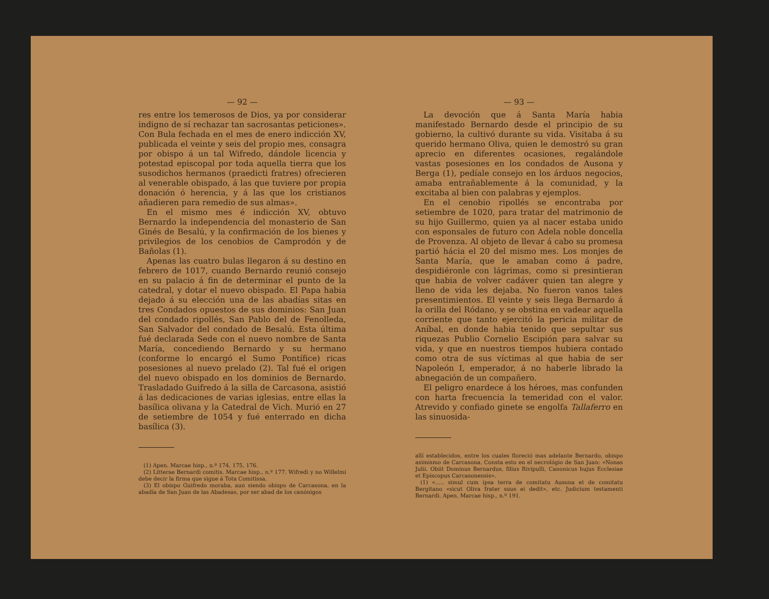— 92 —
res entre los temerosos de Dios, ya por considerar indigno de sí rechazar tan sacrosantas peticiones». Con Bula fechada en el mes de enero indicción XV, publicada el veinte y seis del propio mes, consagra por obispo á un tal Wifredo, dándole licencia y potestad episcopal por toda aquella tierra que los susodichos hermanos (praedicti fratres) ofrecieren al venerable obispado, á las que tuviere por propia donación ó herencia, y á las que los cristianos añadieren para remedio de sus almas».
En el mismo mes é indicción XV, obtuvo Bernardo la independencia del monasterio de San Ginés de Besalú, y la confirmación de los bienes y privilegios de los cenobios de Camprodón y de Bañolas (1).
Apenas las cuatro bulas llegaron á su destino en febrero de 1017, cuando Bernardo reunió consejo en su palacio á fin de determinar el punto de la catedral, y dotar el nuevo obispado. El Papa habia dejado á su elección una de las abadías sitas en tres Condados opuestos de sus dominios: San Juan del condado ripollés, San Pablo del de Fenolleda, San Salvador del condado de Besalú. Esta última fué declarada Sede con el nuevo nombre de Santa María, concediendo Bernardo y su hermano (conforme lo encargó el Sumo Pontífice) ricas posesiones al nuevo prelado (2). Tal fué el origen del nuevo obispado en los dominios de Bernardo. Trasladado Guifredo á la silla de Carcasona, asistió á las dedicaciones de varias iglesias, entre ellas la basílica olivana y la Catedral de Vich. Murió en 27 de setiembre de 1054 y fué enterrado en dicha basílica (3).
(1) Apen. Marcae hisp., n.º 174, 175, 176.
(2) Litterae Bernardi comitis. Marcae hisp., n.º 177. Wifredi y no Willelmi debe decir la firma que sigue á Tota Comitissa.
(3) El obispo Guifredo moraba, aun siendo obispo de Carcasona, en la abadía de San Juan de las Abadesas, por ser abad de los canónigos
— 93 —
La devoción que á Santa María habia manifestado Bernardo desde el principio de su gobierno, la cultivó durante su vida. Visitaba á su querido hermano Oliva, quien le demostró su gran aprecio en diferentes ocasiones, regalándole vastas posesiones en los condados de Ausona y Berga (1), pedíale consejo en los árduos negocios, amaba entrañablemente á la comunidad, y la excitaba al bien con palabras y ejemplos.
En el cenobio ripollés se encontraba por setiembre de 1020, para tratar del matrimonio de su hijo Guillermo, quien ya al nacer estaba unido con esponsales de futuro con Adela noble doncella de Provenza. Al objeto de llevar á cabo su promesa partió hácia el 20 del mismo mes. Los monjes de Santa María, que le amaban como á padre, despidiéronle con lágrimas, como si presintieran que habia de volver cadáver quien tan alegre y lleno de vida les dejaba. No fueron vanos tales presentimientos. El veinte y seis llega Bernardo á la orilla del Ródano, y se obstina en vadear aquella corriente que tanto ejercitó la pericia militar de Aníbal, en donde habia tenido que sepultar sus riquezas Publio Cornelio Escipión para salvar su vida, y que en nuestros tiempos hubiera contado como otra de sus víctimas al que habia de ser Napoleón I, emperador, á no haberle librado la abnegación de un compañero.
El peligro enardece á los héroes, mas confunden con harta frecuencia la temeridad con el valor. Atrevido y confiado ginete se engolfa Tallaferro en las sinuosida-
allí establecidos, entre los cuales floreció mas adelante Bernardo, obispo asimismo de Carcasona. Consta esto en el necrológio de San Juan: «Nonas Julii. Obiit Dominus Bernardus, filius Rivipulli, Canonicus hujus Ecclesiae et Episcopus Carcasonensis».
(1) «..... simul cum ipsa terra de comitatu Ausona et de comitatu Bergitano «sicut Oliva frater suus ei dedit», etc. Judicium testamenti Bernardi. Apen. Marcae hisp., n.º 191.